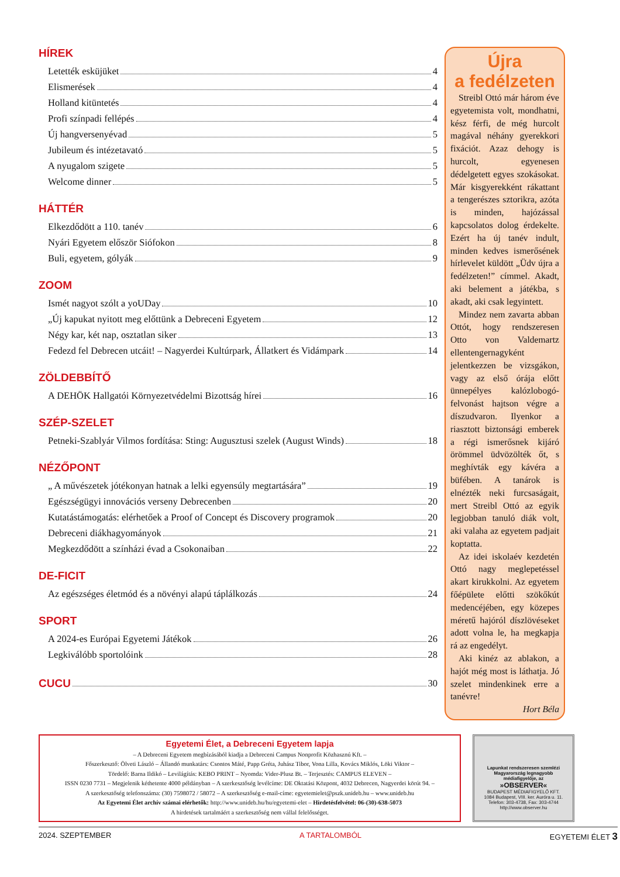HÍREK
Letették esküjüket 4
Elismerések 4
Holland kitüntetés 4
Profi színpadi fellépés 4
Új hangversenyévad 5
Jubileum és intézetavató 5
A nyugalom szigete 5
Welcome dinner 5
HÁTTÉR
Elkezdődött a 110. tanév 6
Nyári Egyetem először Siófokon 8
Buli, egyetem, gólyák 9
ZOOM
Ismét nagyot szólt a yoUDay 10
„Új kapukat nyitott meg előttünk a Debreceni Egyetem 12
Négy kar, két nap, osztatlan siker 13
Fedezd fel Debrecen utcáit! – Nagyerdei Kultúrpark, Állatkert és Vidámpark 14
ZÖLDEBBÍTŐ
A DEHÖK Hallgatói Környezetvédelmi Bizottság hírei 16
SZÉP-SZELET
Petneki-Szablyár Vilmos fordítása: Sting: Augusztusi szelek (August Winds) 18
NÉZŐPONT
„ A művészetek jótékonyan hatnak a lelki egyensúly megtartására” 19
Egészségügyi innovációs verseny Debrecenben 20
Kutatástámogatás: elérhetőek a Proof of Concept és Discovery programok 20
Debreceni diákhagyományok 21
Megkezdődött a színházi évad a Csokonaiban 22
DE-FICIT
Az egészséges életmód és a növényi alapú táplálkozás 24
SPORT
A 2024-es Európai Egyetemi Játékok 26
Legkiválóbb sportolóink 28
CUCU
30
Újra
a fedélzeten
Streibl Ottó már három éve egyetemista volt, mondhatni, kész férfi, de még hurcolt magával néhány gyerekkori fixációt. Azaz dehogy is hurcolt, egyenesen dédelgetett egyes szokásokat. Már kisgyerekként rákattant a tengerészes sztorikra, azóta is minden, hajózással kapcsolatos dolog érdekelte. Ezért ha új tanév indult, minden kedves ismerősének hírlevelet küldött „Üdv újra a fedélzeten!” címmel. Akadt, aki belement a játékba, s akadt, aki csak legyintett.
Mindez nem zavarta abban Ottót, hogy rendszeresen Otto von Valdemartz ellentengernagyként jelentkezzen be vizsgákon, vagy az első órája előtt ünnepélyes kalózlobogó-felvonást hajtson végre a díszudvaron. Ilyenkor a riasztott biztonsági emberek a régi ismerősnek kijáró örömmel üdvözölték őt, s meghívták egy kávéra a büfében. A tanárok is elnézték neki furcsaságait, mert Streibl Ottó az egyik legjobban tanuló diák volt, aki valaha az egyetem padjait koptatta.
Az idei iskolaév kezdetén Ottó nagy meglepetéssel akart kirukkolni. Az egyetem főépülete előtti szökőkút medencéjében, egy közepes méretű hajóról díszlövéseket adott volna le, ha megkapja rá az engedélyt.
Aki kinéz az ablakon, a hajót még most is láthatja. Jó szelet mindenkinek erre a tanévre!
Hort Béla
Egyetemi Élet, a Debreceni Egyetem lapja
– A Debreceni Egyetem megbízásából kiadja a Debreceni Campus Nonprofit Közhasznú Kft. –
Főszerkesztő: Ölveti László – Állandó munkatárs: Csontos Máté, Papp Gréta, Juhász Tibor, Vona Lilla, Kovács Miklós, Löki Viktor –
Tördelő: Barna Ildikó – Levilágítás: KEBO PRINT – Nyomda: Vider-Plusz Bt. – Terjesztés: CAMPUS ELEVEN –
ISSN 0230 7731 – Megjelenik kéthetente 4000 példányban – A szerkesztőség levélcíme: DE Oktatási Központ, 4032 Debrecen, Nagyerdei körút 94. –
A szerkesztőség telefonszáma: (30) 7598072 / 58072 – A szerkesztőség e-mail-címe: egyetemielet@pszk.unideb.hu – www.unideb.hu
Az Egyetemi Élet archív számai elérhetők: http://www.unideb.hu/hu/egyetemi-elet – Hirdetésfelvétel: 06-(30)-638-5073
A hirdetések tartalmáért a szerkesztőség nem vállal felelősséget.
Lapunkat rendszeresen szemlézi Magyarország legnagyobb médiafigyelője, az
»OBSERVER«
BUDAPEST MÉDIAFIGYELŐ KFT.
1084 Budapest, VIII. ker. Auróra u. 11.
Telefon: 303-4738, Fax: 303-4744
http://www.observer.hu
2024. SZEPTEMBER A TARTALOMBÓL EGYETEMI ÉLET 3